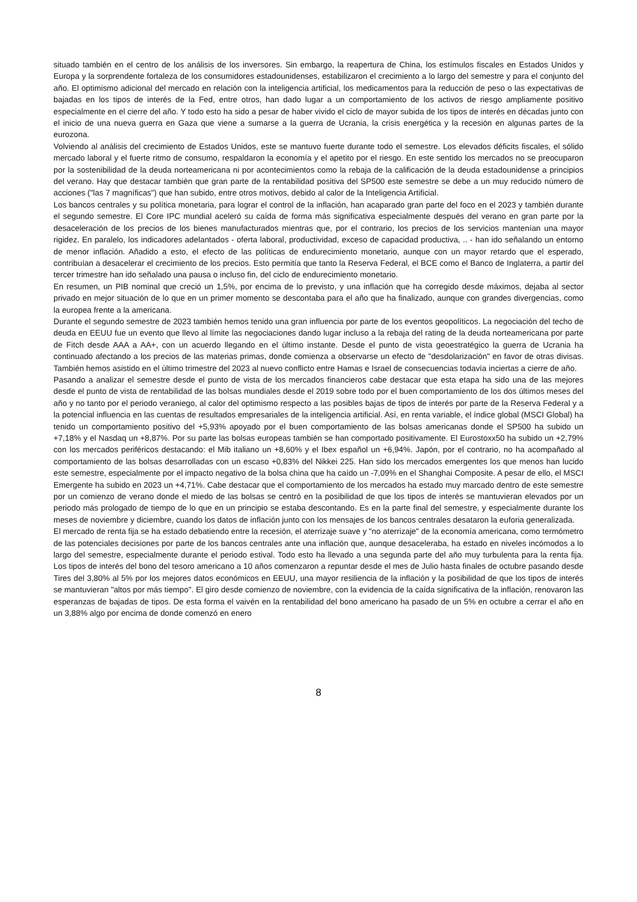situado también en el centro de los análisis de los inversores. Sin embargo, la reapertura de China, los estímulos fiscales en Estados Unidos y Europa y la sorprendente fortaleza de los consumidores estadounidenses, estabilizaron el crecimiento a lo largo del semestre y para el conjunto del año. El optimismo adicional del mercado en relación con la inteligencia artificial, los medicamentos para la reducción de peso o las expectativas de bajadas en los tipos de interés de la Fed, entre otros, han dado lugar a un comportamiento de los activos de riesgo ampliamente positivo especialmente en el cierre del año. Y todo esto ha sido a pesar de haber vivido el ciclo de mayor subida de los tipos de interés en décadas junto con el inicio de una nueva guerra en Gaza que viene a sumarse a la guerra de Ucrania, la crisis energética y la recesión en algunas partes de la eurozona.
Volviendo al análisis del crecimiento de Estados Unidos, este se mantuvo fuerte durante todo el semestre. Los elevados déficits fiscales, el sólido mercado laboral y el fuerte ritmo de consumo, respaldaron la economía y el apetito por el riesgo. En este sentido los mercados no se preocuparon por la sostenibilidad de la deuda norteamericana ni por acontecimientos como la rebaja de la calificación de la deuda estadounidense a principios del verano. Hay que destacar también que gran parte de la rentabilidad positiva del SP500 este semestre se debe a un muy reducido número de acciones ("las 7 magníficas") que han subido, entre otros motivos, debido al calor de la Inteligencia Artificial.
Los bancos centrales y su política monetaria, para lograr el control de la inflación, han acaparado gran parte del foco en el 2023 y también durante el segundo semestre. El Core IPC mundial aceleró su caída de forma más significativa especialmente después del verano en gran parte por la desaceleración de los precios de los bienes manufacturados mientras que, por el contrario, los precios de los servicios mantenían una mayor rigidez. En paralelo, los indicadores adelantados - oferta laboral, productividad, exceso de capacidad productiva, .. - han ido señalando un entorno de menor inflación. Añadido a esto, el efecto de las políticas de endurecimiento monetario, aunque con un mayor retardo que el esperado, contribuían a desacelerar el crecimiento de los precios. Esto permitía que tanto la Reserva Federal, el BCE como el Banco de Inglaterra, a partir del tercer trimestre han ido señalado una pausa o incluso fin, del ciclo de endurecimiento monetario.
En resumen, un PIB nominal que creció un 1,5%, por encima de lo previsto, y una inflación que ha corregido desde máximos, dejaba al sector privado en mejor situación de lo que en un primer momento se descontaba para el año que ha finalizado, aunque con grandes divergencias, como la europea frente a la americana.
Durante el segundo semestre de 2023 también hemos tenido una gran influencia por parte de los eventos geopolíticos. La negociación del techo de deuda en EEUU fue un evento que llevo al límite las negociaciones dando lugar incluso a la rebaja del rating de la deuda norteamericana por parte de Fitch desde AAA a AA+, con un acuerdo llegando en el último instante. Desde el punto de vista geoestratégico la guerra de Ucrania ha continuado afectando a los precios de las materias primas, donde comienza a observarse un efecto de "desdolarización" en favor de otras divisas. También hemos asistido en el último trimestre del 2023 al nuevo conflicto entre Hamas e Israel de consecuencias todavía inciertas a cierre de año.
Pasando a analizar el semestre desde el punto de vista de los mercados financieros cabe destacar que esta etapa ha sido una de las mejores desde el punto de vista de rentabilidad de las bolsas mundiales desde el 2019 sobre todo por el buen comportamiento de los dos últimos meses del año y no tanto por el periodo veraniego, al calor del optimismo respecto a las posibles bajas de tipos de interés por parte de la Reserva Federal y a la potencial influencia en las cuentas de resultados empresariales de la inteligencia artificial. Así, en renta variable, el índice global (MSCI Global) ha tenido un comportamiento positivo del +5,93% apoyado por el buen comportamiento de las bolsas americanas donde el SP500 ha subido un +7,18% y el Nasdaq un +8,87%. Por su parte las bolsas europeas también se han comportado positivamente. El Eurostoxx50 ha subido un +2,79% con los mercados periféricos destacando: el Mib italiano un +8,60% y el Ibex español un +6,94%. Japón, por el contrario, no ha acompañado al comportamiento de las bolsas desarrolladas con un escaso +0,83% del Nikkei 225. Han sido los mercados emergentes los que menos han lucido este semestre, especialmente por el impacto negativo de la bolsa china que ha caído un -7,09% en el Shanghai Composite. A pesar de ello, el MSCI Emergente ha subido en 2023 un +4,71%. Cabe destacar que el comportamiento de los mercados ha estado muy marcado dentro de este semestre por un comienzo de verano donde el miedo de las bolsas se centró en la posibilidad de que los tipos de interés se mantuvieran elevados por un periodo más prologado de tiempo de lo que en un principio se estaba descontando. Es en la parte final del semestre, y especialmente durante los meses de noviembre y diciembre, cuando los datos de inflación junto con los mensajes de los bancos centrales desataron la euforia generalizada.
El mercado de renta fija se ha estado debatiendo entre la recesión, el aterrizaje suave y "no aterrizaje" de la economía americana, como termómetro de las potenciales decisiones por parte de los bancos centrales ante una inflación que, aunque desaceleraba, ha estado en niveles incómodos a lo largo del semestre, especialmente durante el periodo estival. Todo esto ha llevado a una segunda parte del año muy turbulenta para la renta fija. Los tipos de interés del bono del tesoro americano a 10 años comenzaron a repuntar desde el mes de Julio hasta finales de octubre pasando desde Tires del 3,80% al 5% por los mejores datos económicos en EEUU, una mayor resiliencia de la inflación y la posibilidad de que los tipos de interés se mantuvieran "altos por más tiempo". El giro desde comienzo de noviembre, con la evidencia de la caída significativa de la inflación, renovaron las esperanzas de bajadas de tipos. De esta forma el vaivén en la rentabilidad del bono americano ha pasado de un 5% en octubre a cerrar el año en un 3,88% algo por encima de donde comenzó en enero
8